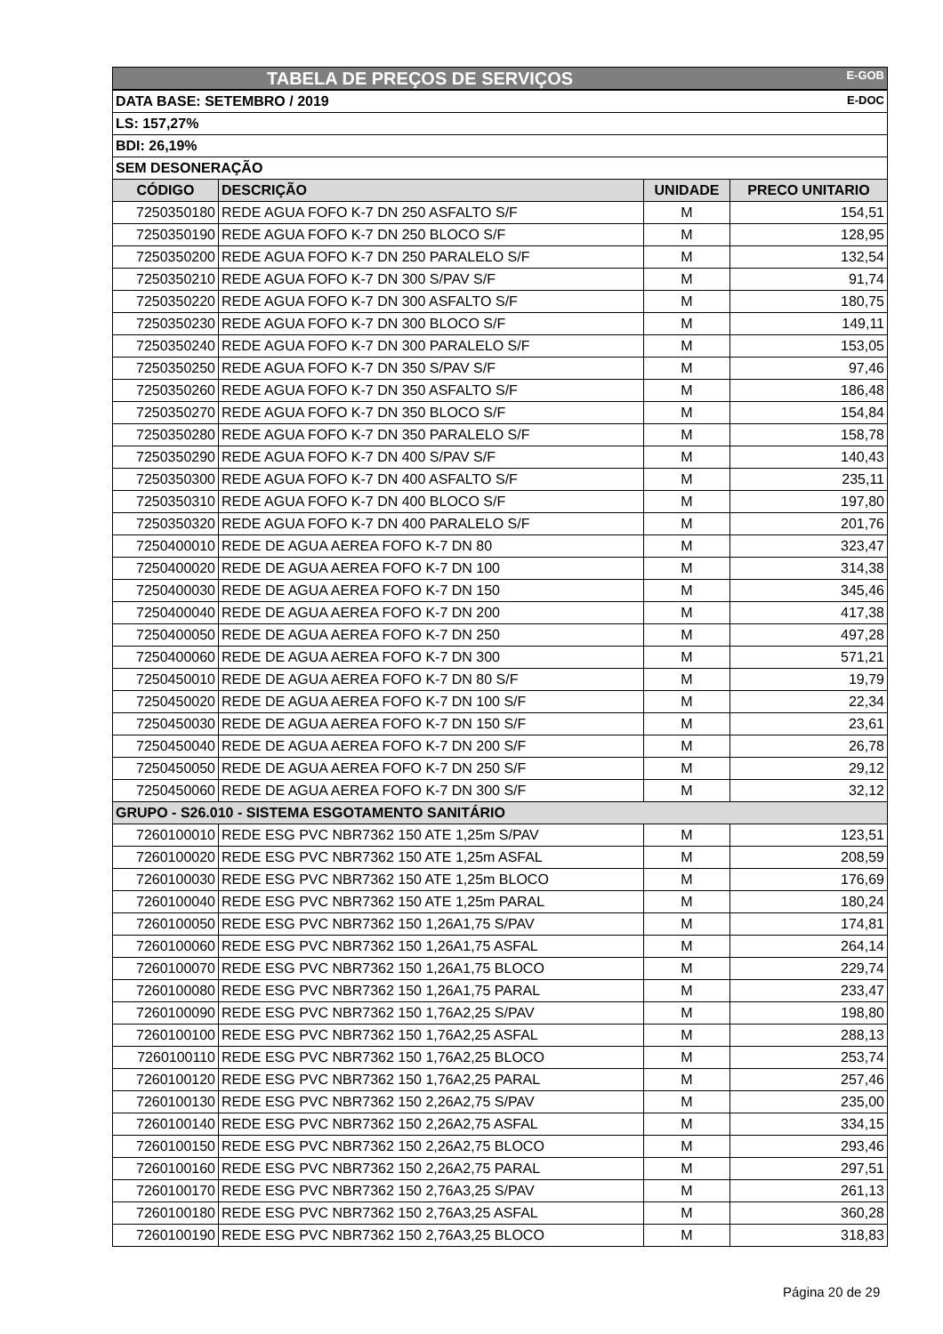| TABELA DE PREÇOS DE SERVIÇOS E-GOB | | | |
| DATA BASE: SETEMBRO / 2019 E-DOC | | | |
| LS: 157,27% | | | |
| BDI: 26,19% | | | |
| SEM DESONERAÇÃO | | | |
| CÓDIGO | DESCRIÇÃO | UNIDADE | PRECO UNITARIO |
| 7250350180 | REDE AGUA FOFO K-7 DN 250 ASFALTO S/F | M | 154,51 |
| 7250350190 | REDE AGUA FOFO K-7 DN 250 BLOCO S/F | M | 128,95 |
| 7250350200 | REDE AGUA FOFO K-7 DN 250 PARALELO S/F | M | 132,54 |
| 7250350210 | REDE AGUA FOFO K-7 DN 300 S/PAV S/F | M | 91,74 |
| 7250350220 | REDE AGUA FOFO K-7 DN 300 ASFALTO S/F | M | 180,75 |
| 7250350230 | REDE AGUA FOFO K-7 DN 300 BLOCO S/F | M | 149,11 |
| 7250350240 | REDE AGUA FOFO K-7 DN 300 PARALELO S/F | M | 153,05 |
| 7250350250 | REDE AGUA FOFO K-7 DN 350 S/PAV S/F | M | 97,46 |
| 7250350260 | REDE AGUA FOFO K-7 DN 350 ASFALTO S/F | M | 186,48 |
| 7250350270 | REDE AGUA FOFO K-7 DN 350 BLOCO S/F | M | 154,84 |
| 7250350280 | REDE AGUA FOFO K-7 DN 350 PARALELO S/F | M | 158,78 |
| 7250350290 | REDE AGUA FOFO K-7 DN 400 S/PAV S/F | M | 140,43 |
| 7250350300 | REDE AGUA FOFO K-7 DN 400 ASFALTO S/F | M | 235,11 |
| 7250350310 | REDE AGUA FOFO K-7 DN 400 BLOCO S/F | M | 197,80 |
| 7250350320 | REDE AGUA FOFO K-7 DN 400 PARALELO S/F | M | 201,76 |
| 7250400010 | REDE DE AGUA AEREA FOFO K-7 DN 80 | M | 323,47 |
| 7250400020 | REDE DE AGUA AEREA FOFO K-7 DN 100 | M | 314,38 |
| 7250400030 | REDE DE AGUA AEREA FOFO K-7 DN 150 | M | 345,46 |
| 7250400040 | REDE DE AGUA AEREA FOFO K-7 DN 200 | M | 417,38 |
| 7250400050 | REDE DE AGUA AEREA FOFO K-7 DN 250 | M | 497,28 |
| 7250400060 | REDE DE AGUA AEREA FOFO K-7 DN 300 | M | 571,21 |
| 7250450010 | REDE DE AGUA AEREA FOFO K-7 DN 80 S/F | M | 19,79 |
| 7250450020 | REDE DE AGUA AEREA FOFO K-7 DN 100 S/F | M | 22,34 |
| 7250450030 | REDE DE AGUA AEREA FOFO K-7 DN 150 S/F | M | 23,61 |
| 7250450040 | REDE DE AGUA AEREA FOFO K-7 DN 200 S/F | M | 26,78 |
| 7250450050 | REDE DE AGUA AEREA FOFO K-7 DN 250 S/F | M | 29,12 |
| 7250450060 | REDE DE AGUA AEREA FOFO K-7 DN 300 S/F | M | 32,12 |
| GRUPO - S26.010 - SISTEMA ESGOTAMENTO SANITÁRIO | | | |
| 7260100010 | REDE ESG PVC NBR7362 150 ATE 1,25m S/PAV | M | 123,51 |
| 7260100020 | REDE ESG PVC NBR7362 150 ATE 1,25m ASFAL | M | 208,59 |
| 7260100030 | REDE ESG PVC NBR7362 150 ATE 1,25m BLOCO | M | 176,69 |
| 7260100040 | REDE ESG PVC NBR7362 150 ATE 1,25m PARAL | M | 180,24 |
| 7260100050 | REDE ESG PVC NBR7362 150 1,26A1,75 S/PAV | M | 174,81 |
| 7260100060 | REDE ESG PVC NBR7362 150 1,26A1,75 ASFAL | M | 264,14 |
| 7260100070 | REDE ESG PVC NBR7362 150 1,26A1,75 BLOCO | M | 229,74 |
| 7260100080 | REDE ESG PVC NBR7362 150 1,26A1,75 PARAL | M | 233,47 |
| 7260100090 | REDE ESG PVC NBR7362 150 1,76A2,25 S/PAV | M | 198,80 |
| 7260100100 | REDE ESG PVC NBR7362 150 1,76A2,25 ASFAL | M | 288,13 |
| 7260100110 | REDE ESG PVC NBR7362 150 1,76A2,25 BLOCO | M | 253,74 |
| 7260100120 | REDE ESG PVC NBR7362 150 1,76A2,25 PARAL | M | 257,46 |
| 7260100130 | REDE ESG PVC NBR7362 150 2,26A2,75 S/PAV | M | 235,00 |
| 7260100140 | REDE ESG PVC NBR7362 150 2,26A2,75 ASFAL | M | 334,15 |
| 7260100150 | REDE ESG PVC NBR7362 150 2,26A2,75 BLOCO | M | 293,46 |
| 7260100160 | REDE ESG PVC NBR7362 150 2,26A2,75 PARAL | M | 297,51 |
| 7260100170 | REDE ESG PVC NBR7362 150 2,76A3,25 S/PAV | M | 261,13 |
| 7260100180 | REDE ESG PVC NBR7362 150 2,76A3,25 ASFAL | M | 360,28 |
| 7260100190 | REDE ESG PVC NBR7362 150 2,76A3,25 BLOCO | M | 318,83 |
Página 20 de 29